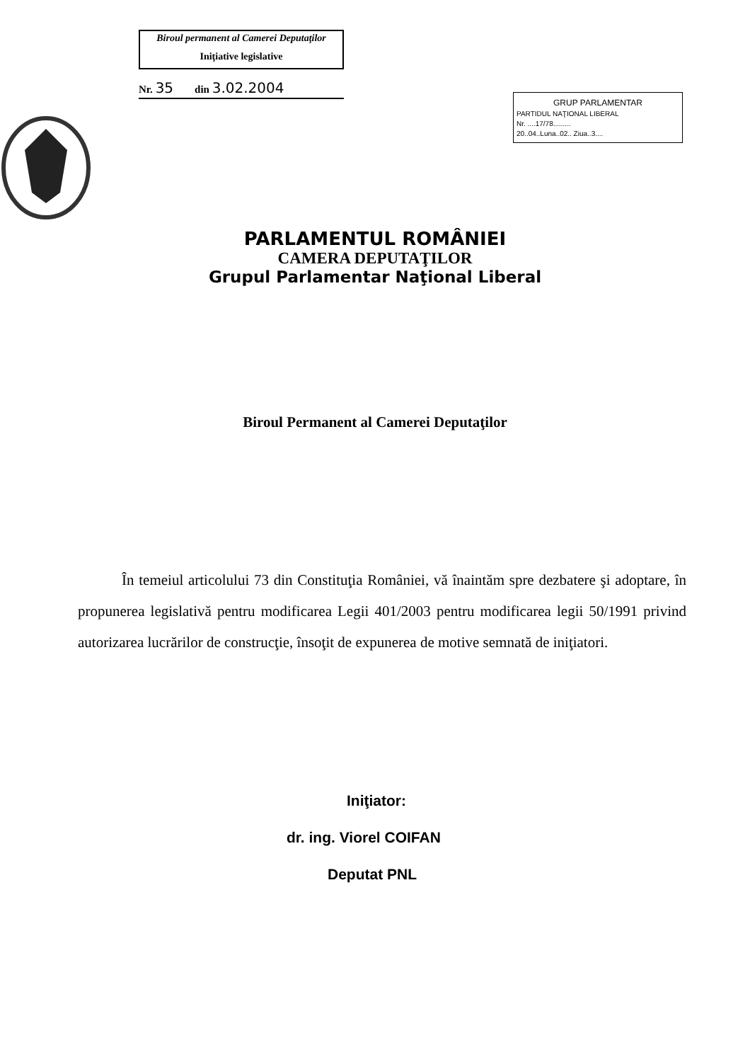Biroul permanent al Camerei Deputaţilor
Iniţiative legislative
Nr. 35 din 3.02.2004
GRUP PARLAMENTAR
PARTIDUL NAŢIONAL LIBERAL
Nr. ....17/78.........
20..04..Luna..02.. Ziua..3....
PARLAMENTUL ROMÂNIEI
CAMERA DEPUTAŢILOR
Grupul Parlamentar Naţional Liberal
Biroul Permanent al Camerei Deputaţilor
În temeiul articolului 73 din Constituţia României, vă înaintăm spre dezbatere şi adoptare, în propunerea legislativă pentru modificarea Legii 401/2003 pentru modificarea legii 50/1991 privind autorizarea lucrărilor de construcţie, însoţit de expunerea de motive semnată de iniţiatori.
Iniţiator:
dr. ing. Viorel COIFAN
Deputat PNL